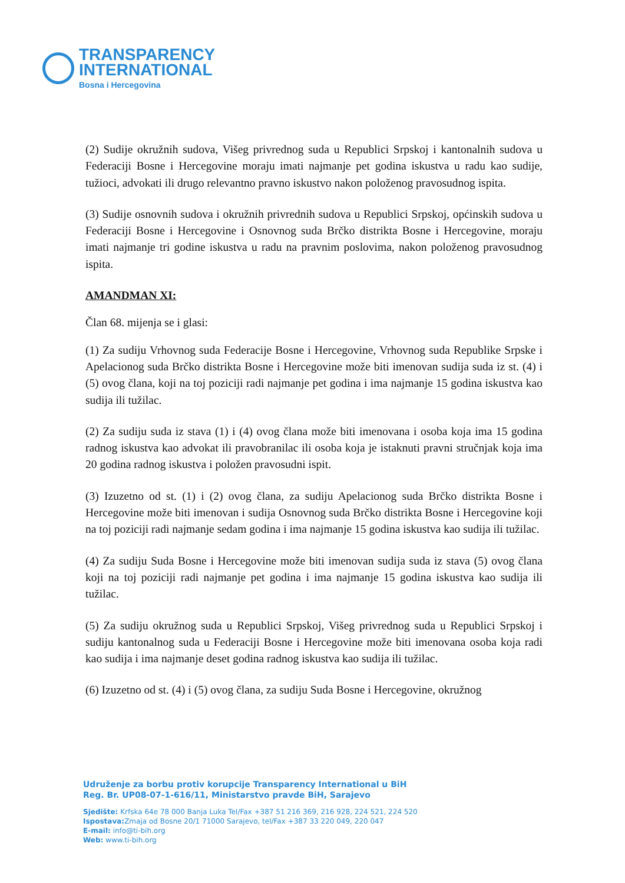TRANSPARENCY
INTERNATIONAL
Bosna i Hercegovina
(2) Sudije okružnih sudova, Višeg privrednog suda u Republici Srpskoj i kantonalnih sudova u Federaciji Bosne i Hercegovine moraju imati najmanje pet godina iskustva u radu kao sudije, tužioci, advokati ili drugo relevantno pravno iskustvo nakon položenog pravosudnog ispita.
(3) Sudije osnovnih sudova i okružnih privrednih sudova u Republici Srpskoj, općinskih sudova u Federaciji Bosne i Hercegovine i Osnovnog suda Brčko distrikta Bosne i Hercegovine, moraju imati najmanje tri godine iskustva u radu na pravnim poslovima, nakon položenog pravosudnog ispita.
AMANDMAN XI:
Član 68. mijenja se i glasi:
(1) Za sudiju Vrhovnog suda Federacije Bosne i Hercegovine, Vrhovnog suda Republike Srpske i Apelacionog suda Brčko distrikta Bosne i Hercegovine može biti imenovan sudija suda iz st. (4) i (5) ovog člana, koji na toj poziciji radi najmanje pet godina i ima najmanje 15 godina iskustva kao sudija ili tužilac.
(2) Za sudiju suda iz stava (1) i (4) ovog člana može biti imenovana i osoba koja ima 15 godina radnog iskustva kao advokat ili pravobranilac ili osoba koja je istaknuti pravni stručnjak koja ima 20 godina radnog iskustva i položen pravosudni ispit.
(3) Izuzetno od st. (1) i (2) ovog člana, za sudiju Apelacionog suda Brčko distrikta Bosne i Hercegovine može biti imenovan i sudija Osnovnog suda Brčko distrikta Bosne i Hercegovine koji na toj poziciji radi najmanje sedam godina i ima najmanje 15 godina iskustva kao sudija ili tužilac.
(4) Za sudiju Suda Bosne i Hercegovine može biti imenovan sudija suda iz stava (5) ovog člana koji na toj poziciji radi najmanje pet godina i ima najmanje 15 godina iskustva kao sudija ili tužilac.
(5) Za sudiju okružnog suda u Republici Srpskoj, Višeg privrednog suda u Republici Srpskoj i sudiju kantonalnog suda u Federaciji Bosne i Hercegovine može biti imenovana osoba koja radi kao sudija i ima najmanje deset godina radnog iskustva kao sudija ili tužilac.
(6) Izuzetno od st. (4) i (5) ovog člana, za sudiju Suda Bosne i Hercegovine, okružnog
Udruženje za borbu protiv korupcije Transparency International u BiH
Reg. Br. UP08-07-1-616/11, Ministarstvo pravde BiH, Sarajevo
Sjedište: Krfska 64e 78 000 Banja Luka Tel/Fax +387 51 216 369, 216 928, 224 521, 224 520
Ispostava: Zmaja od Bosne 20/1 71000 Sarajevo, tel/Fax +387 33 220 049, 220 047
E-mail: info@ti-bih.org
Web: www.ti-bih.org